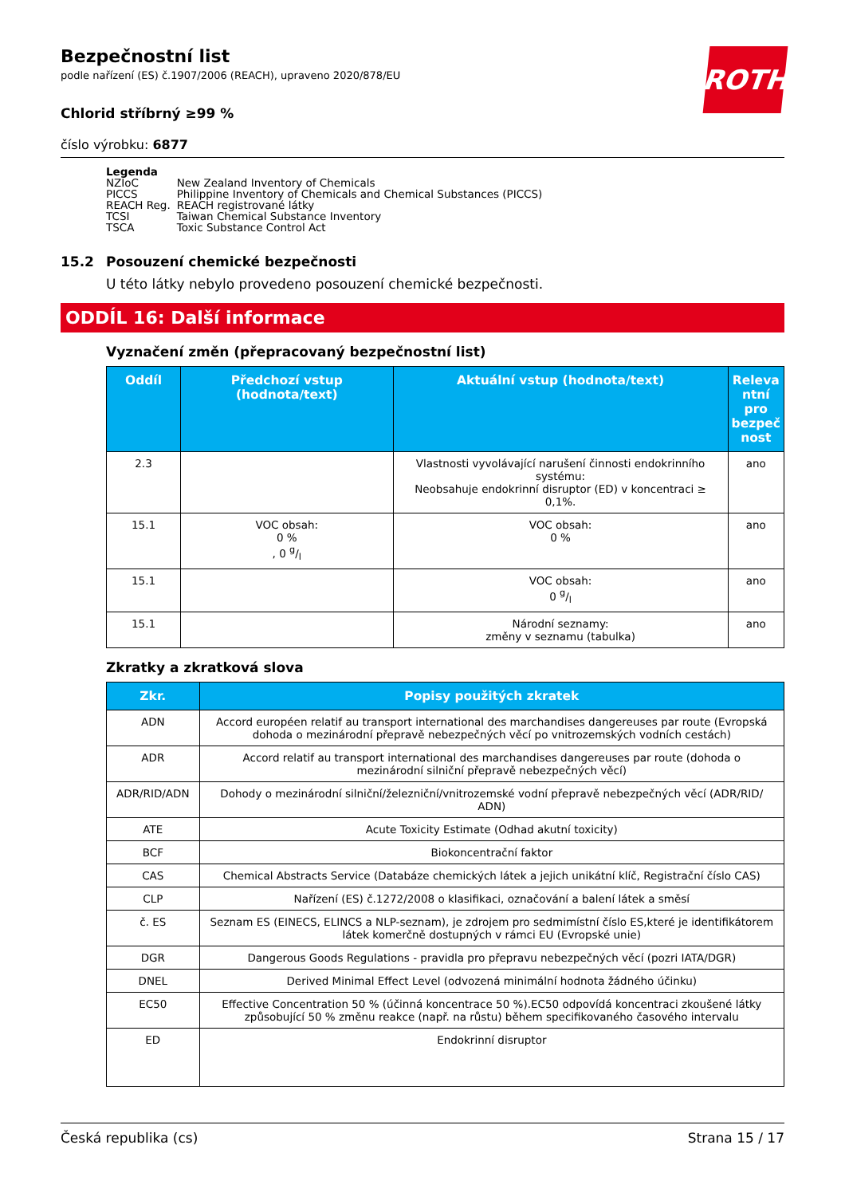ROTH
Bezpečnostní list
podle nařízení (ES) č.1907/2006 (REACH), upraveno 2020/878/EU
Chlorid stříbrný ≥99 %
číslo výrobku: 6877
Legenda
| NZIoC | New Zealand Inventory of Chemicals |
| PICCS | Philippine Inventory of Chemicals and Chemical Substances (PICCS) |
| REACH Reg. | REACH registrované látky |
| TCSI | Taiwan Chemical Substance Inventory |
| TSCA | Toxic Substance Control Act |
15.2 Posouzení chemické bezpečnosti
U této látky nebylo provedeno posouzení chemické bezpečnosti.
ODDÍL 16: Další informace
Vyznačení změn (přepracovaný bezpečnostní list)
| Oddíl | Předchozí vstup (hodnota/text) | Aktuální vstup (hodnota/text) | Releva ntní pro bezpeč nost |
| --- | --- | --- | --- |
| 2.3 | | Vlastnosti vyvolávající narušení činnosti endokrinního systému: Neobsahuje endokrinní disruptor (ED) v koncentraci ≥ 0,1%. | ano |
| 15.1 | VOC obsah: 0 % , 0 g/l | VOC obsah: 0 % | ano |
| 15.1 | | VOC obsah: 0 g/l | ano |
| 15.1 | | Národní seznamy: změny v seznamu (tabulka) | ano |
Zkratky a zkratková slova
| Zkr. | Popisy použitých zkratek |
| --- | --- |
| ADN | Accord européen relatif au transport international des marchandises dangereuses par route (Evropská dohoda o mezinárodní přepravě nebezpečných věcí po vnitrozemských vodních cestách) |
| ADR | Accord relatif au transport international des marchandises dangereuses par route (dohoda o mezinárodní silniční přepravě nebezpečných věcí) |
| ADR/RID/ADN | Dohody o mezinárodní silniční/železniční/vnitrozemské vodní přepravě nebezpečných věcí (ADR/RID/ ADN) |
| ATE | Acute Toxicity Estimate (Odhad akutní toxicity) |
| BCF | Biokoncentrační faktor |
| CAS | Chemical Abstracts Service (Databáze chemických látek a jejich unikátní klíč, Registrační číslo CAS) |
| CLP | Nařízení (ES) č.1272/2008 o klasifikaci, označování a balení látek a směsí |
| č. ES | Seznam ES (EINECS, ELINCS a NLP-seznam), je zdrojem pro sedmimístní číslo ES,které je identifikátorem látek komerčně dostupných v rámci EU (Evropské unie) |
| DGR | Dangerous Goods Regulations - pravidla pro přepravu nebezpečných věcí (pozri IATA/DGR) |
| DNEL | Derived Minimal Effect Level (odvozená minimální hodnota žádného účinku) |
| EC50 | Effective Concentration 50 % (účinná koncentrace 50 %).EC50 odpovídá koncentraci zkoušené látky způsobující 50 % změnu reakce (např. na růstu) během specifikovaného časového intervalu |
| ED | Endokrinní disruptor |
Česká republika (cs) Strana 15 / 17